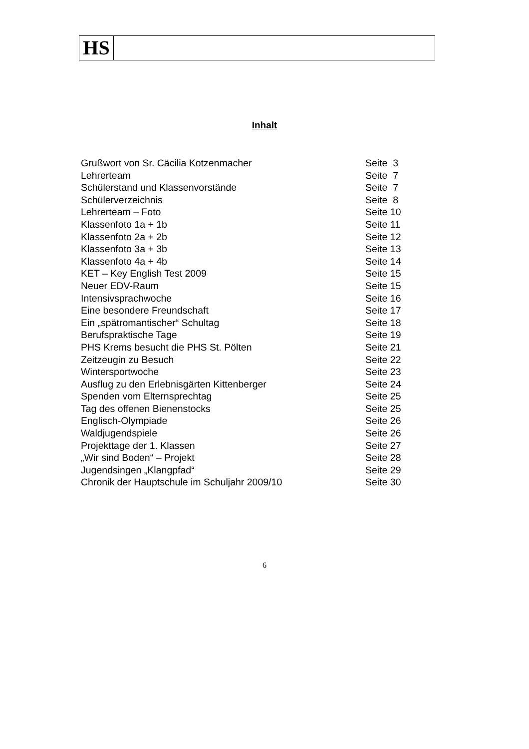HS
Inhalt
| Grußwort von Sr. Cäcilia Kotzenmacher | Seite 3 |
| Lehrerteam | Seite 7 |
| Schülerstand und Klassenvorstände | Seite 7 |
| Schülerverzeichnis | Seite 8 |
| Lehrerteam – Foto | Seite 10 |
| Klassenfoto 1a + 1b | Seite 11 |
| Klassenfoto 2a + 2b | Seite 12 |
| Klassenfoto 3a + 3b | Seite 13 |
| Klassenfoto 4a + 4b | Seite 14 |
| KET – Key English Test 2009 | Seite 15 |
| Neuer EDV-Raum | Seite 15 |
| Intensivsprachwoche | Seite 16 |
| Eine besondere Freundschaft | Seite 17 |
| Ein „spätromantischer“ Schultag | Seite 18 |
| Berufspraktische Tage | Seite 19 |
| PHS Krems besucht die PHS St. Pölten | Seite 21 |
| Zeitzeugin zu Besuch | Seite 22 |
| Wintersportwoche | Seite 23 |
| Ausflug zu den Erlebnisgärten Kittenberger | Seite 24 |
| Spenden vom Elternsprechtag | Seite 25 |
| Tag des offenen Bienenstocks | Seite 25 |
| Englisch-Olympiade | Seite 26 |
| Waldjugendspiele | Seite 26 |
| Projekttage der 1. Klassen | Seite 27 |
| „Wir sind Boden“ – Projekt | Seite 28 |
| Jugendsingen „Klangpfad“ | Seite 29 |
| Chronik der Hauptschule im Schuljahr 2009/10 | Seite 30 |
6